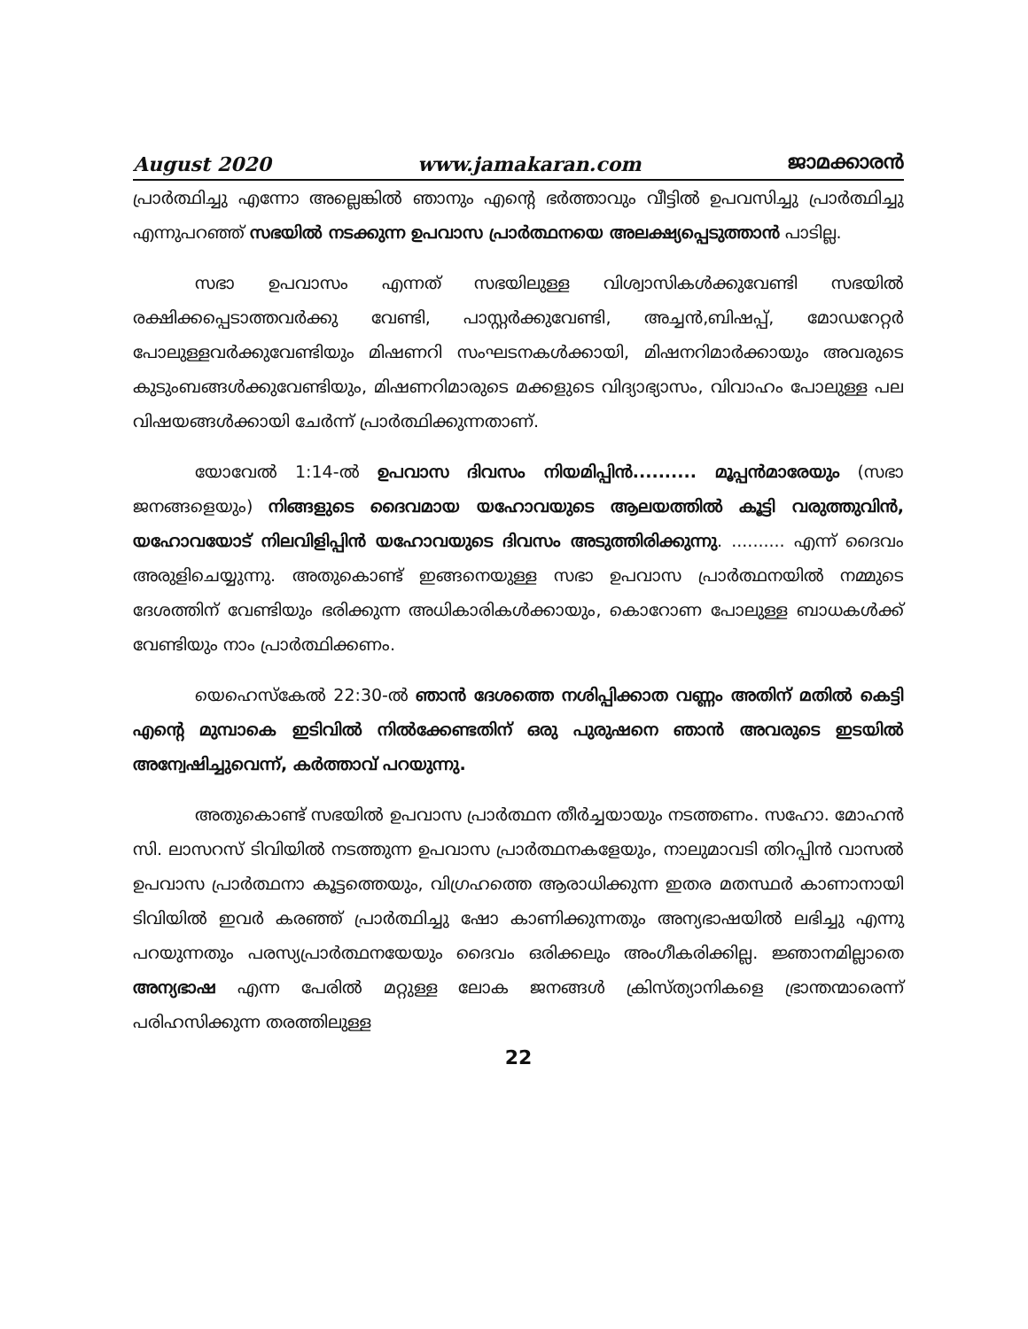August 2020 www.jamakaran.com ജാമക്കാരൻ
പ്രാർത്ഥിച്ചു എന്നോ അല്ലെങ്കിൽ ഞാനും എന്റെ ഭർത്താവും വീട്ടിൽ ഉപവസിച്ചു പ്രാർത്ഥിച്ചു എന്നുപറഞ്ഞ് സഭയിൽ നടക്കുന്ന ഉപവാസ പ്രാർത്ഥനയെ അലക്ഷ്യപ്പെടുത്താൻ പാടില്ല.
സഭാ ഉപവാസം എന്നത് സഭയിലുള്ള വിശ്വാസികൾക്കുവേണ്ടി സഭയിൽ രക്ഷിക്കപ്പെടാത്തവർക്കു വേണ്ടി, പാസ്റ്റർക്കുവേണ്ടി, അച്ചൻ,ബിഷപ്പ്, മോഡറേറ്റർ പോലുള്ളവർക്കുവേണ്ടിയും മിഷണറി സംഘടനകൾക്കായി, മിഷനറിമാർക്കായും അവരുടെ കുടുംബങ്ങൾക്കുവേണ്ടിയും, മിഷണറിമാരുടെ മക്കളുടെ വിദ്യാഭ്യാസം, വിവാഹം പോലുള്ള പല വിഷയങ്ങൾക്കായി ചേർന്ന് പ്രാർത്ഥിക്കുന്നതാണ്.
യോവേൽ 1:14-ൽ ഉപവാസ ദിവസം നിയമിപ്പിൻ.......... മൂപ്പൻമാരേയും (സഭാ ജനങ്ങളെയും) നിങ്ങളുടെ ദൈവമായ യഹോവയുടെ ആലയത്തിൽ കൂട്ടി വരുത്തുവിൻ, യഹോവയോട് നിലവിളിപ്പിൻ യഹോവയുടെ ദിവസം അടുത്തിരിക്കുന്നു. .......... എന്ന് ദൈവം അരുളിചെയ്യുന്നു. അതുകൊണ്ട് ഇങ്ങനെയുള്ള സഭാ ഉപവാസ പ്രാർത്ഥനയിൽ നമ്മുടെ ദേശത്തിന് വേണ്ടിയും ഭരിക്കുന്ന അധികാരികൾക്കായും, കൊറോണ പോലുള്ള ബാധകൾക്ക് വേണ്ടിയും നാം പ്രാർത്ഥിക്കണം.
യെഹെസ്കേൽ 22:30-ൽ ഞാൻ ദേശത്തെ നശിപ്പിക്കാത വണ്ണം അതിന് മതിൽ കെട്ടി എന്റെ മുമ്പാകെ ഇടിവിൽ നിൽക്കേണ്ടതിന് ഒരു പുരുഷനെ ഞാൻ അവരുടെ ഇടയിൽ അന്വേഷിച്ചുവെന്ന്, കർത്താവ് പറയുന്നു.
അതുകൊണ്ട് സഭയിൽ ഉപവാസ പ്രാർത്ഥന തീർച്ചയായും നടത്തണം. സഹോ. മോഹൻ സി. ലാസറസ് ടിവിയിൽ നടത്തുന്ന ഉപവാസ പ്രാർത്ഥനകളേയും, നാലുമാവടി തിറപ്പിൻ വാസൽ ഉപവാസ പ്രാർത്ഥനാ കൂട്ടത്തെയും, വിഗ്രഹത്തെ ആരാധിക്കുന്ന ഇതര മതസ്ഥർ കാണാനായി ടിവിയിൽ ഇവർ കരഞ്ഞ് പ്രാർത്ഥിച്ചു ഷോ കാണിക്കുന്നതും അന്യഭാഷയിൽ ലഭിച്ചു എന്നു പറയുന്നതും പരസ്യപ്രാർത്ഥനയേയും ദൈവം ഒരിക്കലും അംഗീകരിക്കില്ല. ജ്ഞാനമില്ലാതെ അന്യഭാഷ എന്ന പേരിൽ മറ്റുള്ള ലോക ജനങ്ങൾ ക്രിസ്ത്യാനികളെ ഭ്രാന്തന്മാരെന്ന് പരിഹസിക്കുന്ന തരത്തിലുള്ള
22